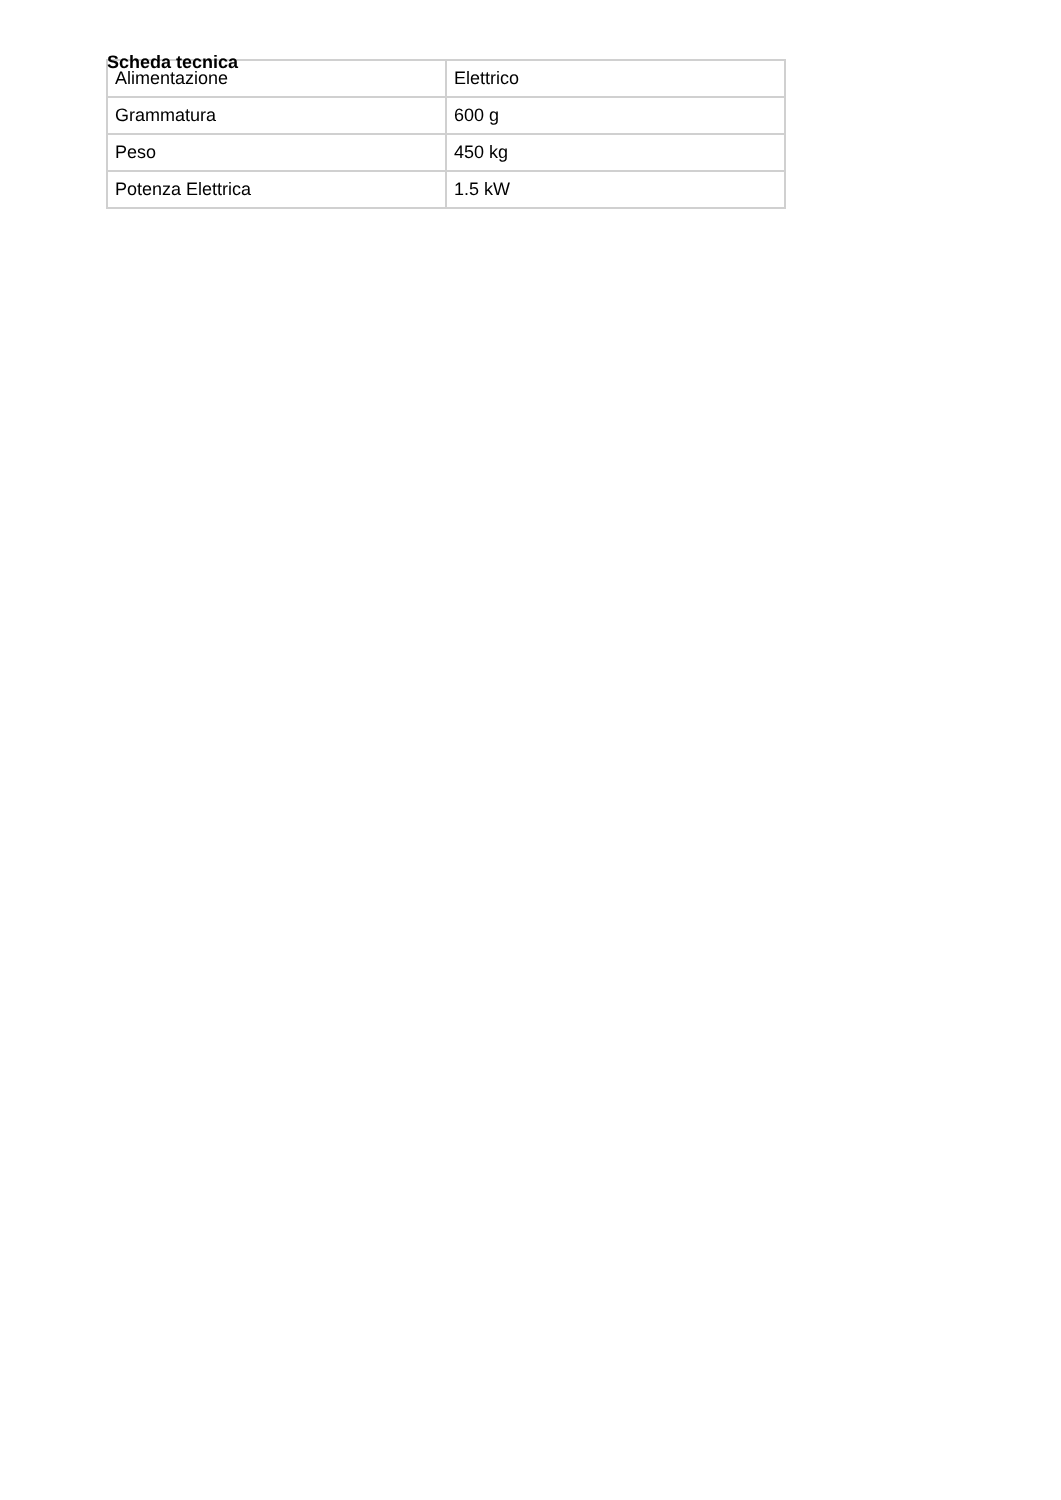Scheda tecnica
| Alimentazione | Elettrico |
| Grammatura | 600 g |
| Peso | 450 kg |
| Potenza Elettrica | 1.5 kW |